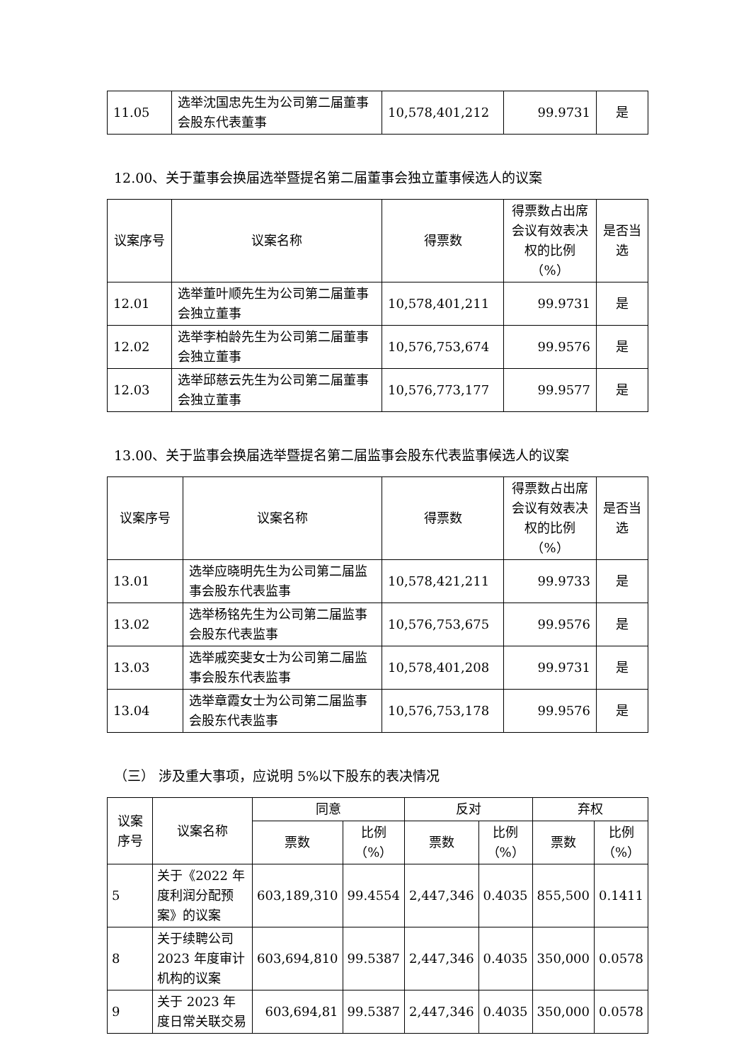| 11.05 | 选举沈国忠先生为公司第二届董事会股东代表董事 | 10,578,401,212 | 99.9731 | 是 |
12.00、关于董事会换届选举暨提名第二届董事会独立董事候选人的议案
| 议案序号 | 议案名称 | 得票数 | 得票数占出席会议有效表决权的比例（%） | 是否当选 |
| --- | --- | --- | --- | --- |
| 12.01 | 选举董叶顺先生为公司第二届董事会独立董事 | 10,578,401,211 | 99.9731 | 是 |
| 12.02 | 选举李柏龄先生为公司第二届董事会独立董事 | 10,576,753,674 | 99.9576 | 是 |
| 12.03 | 选举邱慈云先生为公司第二届董事会独立董事 | 10,576,773,177 | 99.9577 | 是 |
13.00、关于监事会换届选举暨提名第二届监事会股东代表监事候选人的议案
| 议案序号 | 议案名称 | 得票数 | 得票数占出席会议有效表决权的比例（%） | 是否当选 |
| --- | --- | --- | --- | --- |
| 13.01 | 选举应晓明先生为公司第二届监事会股东代表监事 | 10,578,421,211 | 99.9733 | 是 |
| 13.02 | 选举杨铭先生为公司第二届监事会股东代表监事 | 10,576,753,675 | 99.9576 | 是 |
| 13.03 | 选举戚奕斐女士为公司第二届监事会股东代表监事 | 10,578,401,208 | 99.9731 | 是 |
| 13.04 | 选举章霞女士为公司第二届监事会股东代表监事 | 10,576,753,178 | 99.9576 | 是 |
（三） 涉及重大事项，应说明 5%以下股东的表决情况
| 议案序号 | 议案名称 | 同意 | | 反对 | | 弃权 | |
| --- | --- | --- | --- | --- | --- | --- | --- |
| | | 票数 | 比例（%） | 票数 | 比例（%） | 票数 | 比例（%） |
| 5 | 关于《2022 年度利润分配预案》的议案 | 603,189,310 | 99.4554 | 2,447,346 | 0.4035 | 855,500 | 0.1411 |
| 8 | 关于续聘公司2023 年度审计机构的议案 | 603,694,810 | 99.5387 | 2,447,346 | 0.4035 | 350,000 | 0.0578 |
| 9 | 关于 2023 年度日常关联交易 | 603,694,81 | 99.5387 | 2,447,346 | 0.4035 | 350,000 | 0.0578 |